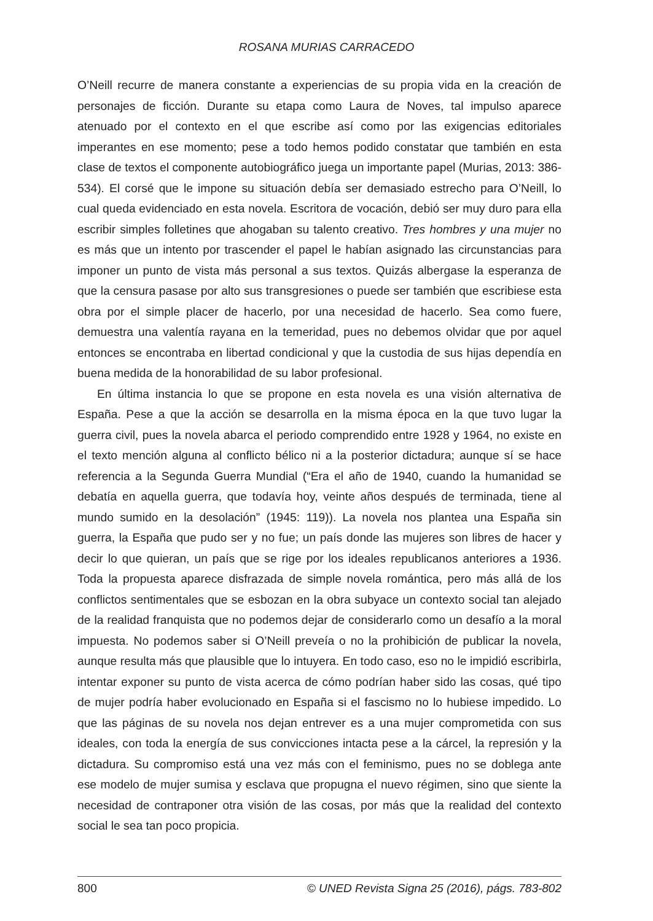ROSANA MURIAS CARRACEDO
O’Neill recurre de manera constante a experiencias de su propia vida en la creación de personajes de ficción. Durante su etapa como Laura de Noves, tal impulso aparece atenuado por el contexto en el que escribe así como por las exigencias editoriales imperantes en ese momento; pese a todo hemos podido constatar que también en esta clase de textos el componente autobiográfico juega un importante papel (Murias, 2013: 386-534). El corsé que le impone su situación debía ser demasiado estrecho para O’Neill, lo cual queda evidenciado en esta novela. Escritora de vocación, debió ser muy duro para ella escribir simples folletines que ahogaban su talento creativo. Tres hombres y una mujer no es más que un intento por trascender el papel le habían asignado las circunstancias para imponer un punto de vista más personal a sus textos. Quizás albergase la esperanza de que la censura pasase por alto sus transgresiones o puede ser también que escribiese esta obra por el simple placer de hacerlo, por una necesidad de hacerlo. Sea como fuere, demuestra una valentía rayana en la temeridad, pues no debemos olvidar que por aquel entonces se encontraba en libertad condicional y que la custodia de sus hijas dependía en buena medida de la honorabilidad de su labor profesional.
En última instancia lo que se propone en esta novela es una visión alternativa de España. Pese a que la acción se desarrolla en la misma época en la que tuvo lugar la guerra civil, pues la novela abarca el periodo comprendido entre 1928 y 1964, no existe en el texto mención alguna al conflicto bélico ni a la posterior dictadura; aunque sí se hace referencia a la Segunda Guerra Mundial (“Era el año de 1940, cuando la humanidad se debatía en aquella guerra, que todavía hoy, veinte años después de terminada, tiene al mundo sumido en la desolación” (1945: 119)). La novela nos plantea una España sin guerra, la España que pudo ser y no fue; un país donde las mujeres son libres de hacer y decir lo que quieran, un país que se rige por los ideales republicanos anteriores a 1936. Toda la propuesta aparece disfrazada de simple novela romántica, pero más allá de los conflictos sentimentales que se esbozan en la obra subyace un contexto social tan alejado de la realidad franquista que no podemos dejar de considerarlo como un desafío a la moral impuesta. No podemos saber si O’Neill preveía o no la prohibición de publicar la novela, aunque resulta más que plausible que lo intuyera. En todo caso, eso no le impidió escribirla, intentar exponer su punto de vista acerca de cómo podrían haber sido las cosas, qué tipo de mujer podría haber evolucionado en España si el fascismo no lo hubiese impedido. Lo que las páginas de su novela nos dejan entrever es a una mujer comprometida con sus ideales, con toda la energía de sus convicciones intacta pese a la cárcel, la represión y la dictadura. Su compromiso está una vez más con el feminismo, pues no se doblega ante ese modelo de mujer sumisa y esclava que propugna el nuevo régimen, sino que siente la necesidad de contraponer otra visión de las cosas, por más que la realidad del contexto social le sea tan poco propicia.
800 © UNED Revista Signa 25 (2016), págs. 783-802